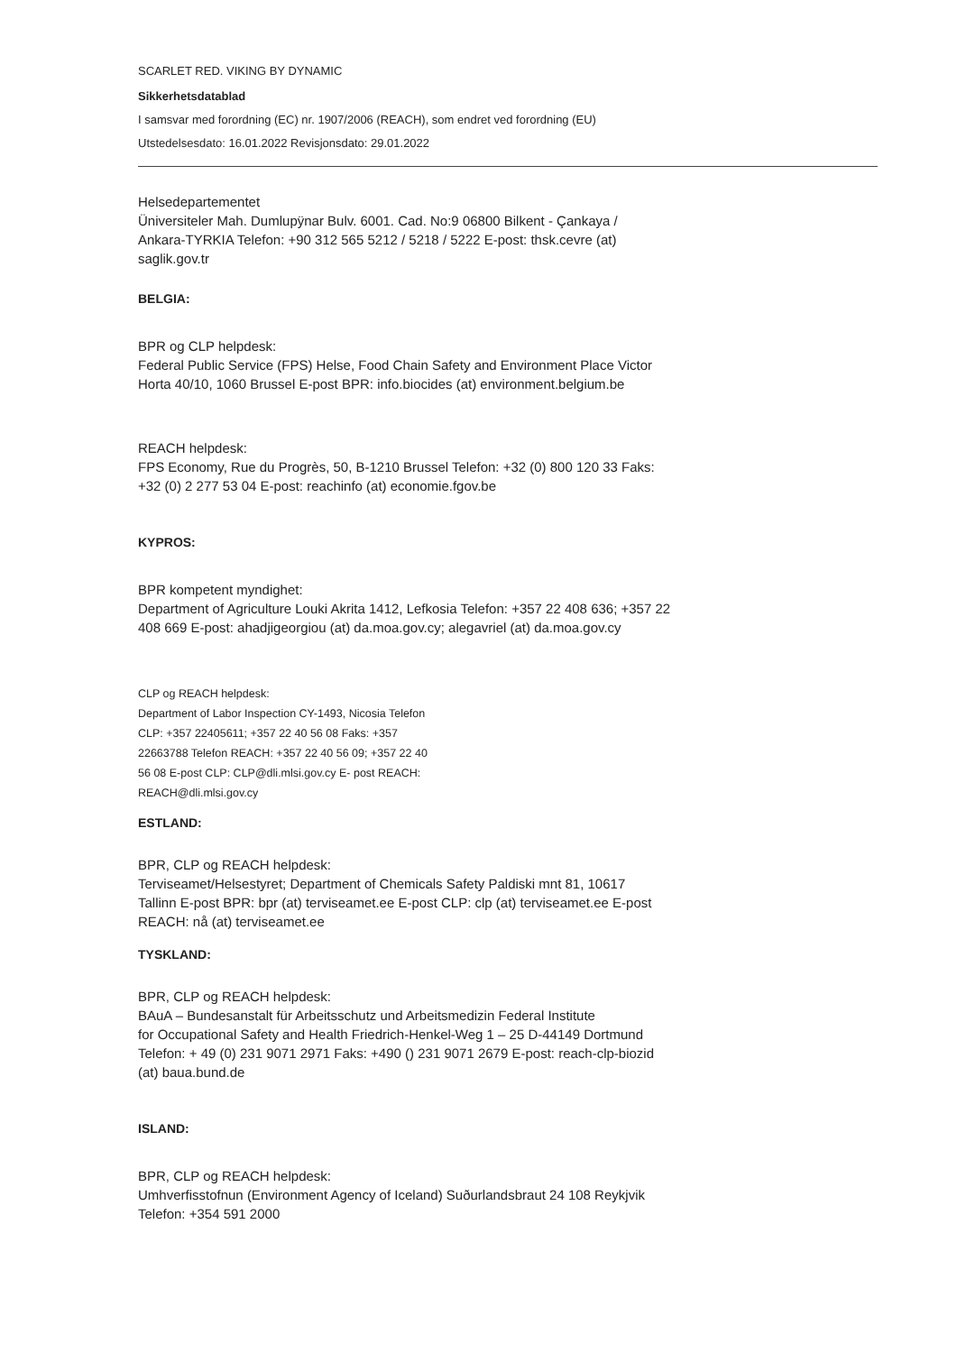SCARLET RED. VIKING BY DYNAMIC
Sikkerhetsdatablad
I samsvar med forordning (EC) nr. 1907/2006 (REACH), som endret ved forordning (EU)
Utstedelsesdato: 16.01.2022 Revisjonsdato: 29.01.2022
Helsedepartementet
Üniversiteler Mah. Dumlupÿnar Bulv. 6001. Cad. No:9 06800 Bilkent - Çankaya /
Ankara-TYRKIA Telefon: +90 312 565 5212 / 5218 / 5222 E-post: thsk.cevre (at)
saglik.gov.tr
BELGIA:
BPR og CLP helpdesk:
Federal Public Service (FPS) Helse, Food Chain Safety and Environment Place Victor
Horta 40/10, 1060 Brussel E-post BPR: info.biocides (at) environment.belgium.be
REACH helpdesk:
FPS Economy, Rue du Progrès, 50, B-1210 Brussel Telefon: +32 (0) 800 120 33 Faks:
+32 (0) 2 277 53 04 E-post: reachinfo (at) economie.fgov.be
KYPROS:
BPR kompetent myndighet:
Department of Agriculture Louki Akrita 1412, Lefkosia Telefon: +357 22 408 636; +357 22
408 669 E-post: ahadjigeorgiou (at) da.moa.gov.cy; alegavriel (at) da.moa.gov.cy
CLP og REACH helpdesk:
Department of Labor Inspection CY-1493, Nicosia Telefon
CLP: +357 22405611; +357 22 40 56 08 Faks: +357
22663788 Telefon REACH: +357 22 40 56 09; +357 22 40
56 08 E-post CLP: CLP@dli.mlsi.gov.cy E- post REACH:
REACH@dli.mlsi.gov.cy
ESTLAND:
BPR, CLP og REACH helpdesk:
Terviseamet/Helsestyret; Department of Chemicals Safety Paldiski mnt 81, 10617
Tallinn E-post BPR: bpr (at) terviseamet.ee E-post CLP: clp (at) terviseamet.ee E-post
REACH: nå (at) terviseamet.ee
TYSKLAND:
BPR, CLP og REACH helpdesk:
BAuA – Bundesanstalt für Arbeitsschutz und Arbeitsmedizin Federal Institute
for Occupational Safety and Health Friedrich-Henkel-Weg 1 – 25 D-44149 Dortmund
Telefon: + 49 (0) 231 9071 2971 Faks: +490 () 231 9071 2679 E-post: reach-clp-biozid
(at) baua.bund.de
ISLAND:
BPR, CLP og REACH helpdesk:
Umhverfisstofnun (Environment Agency of Iceland) Suðurlandsbraut 24 108 Reykjvik
Telefon: +354 591 2000